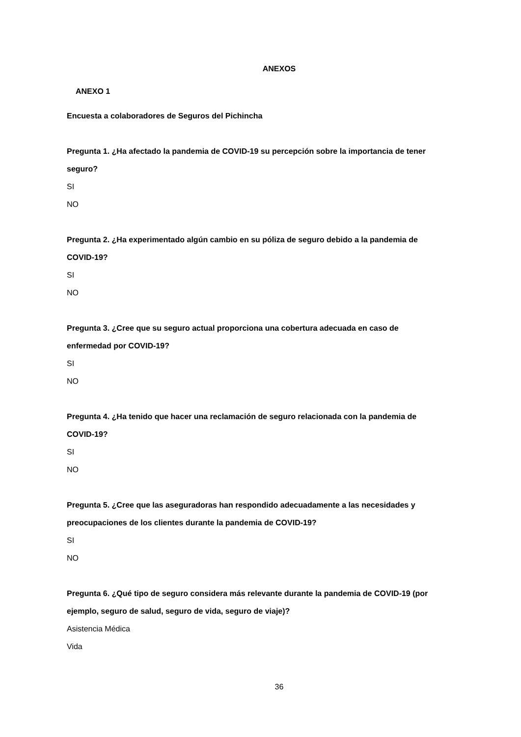ANEXOS
ANEXO 1
Encuesta a colaboradores de Seguros del Pichincha
Pregunta 1. ¿Ha afectado la pandemia de COVID-19 su percepción sobre la importancia de tener seguro?
SI
NO
Pregunta 2. ¿Ha experimentado algún cambio en su póliza de seguro debido a la pandemia de COVID-19?
SI
NO
Pregunta 3. ¿Cree que su seguro actual proporciona una cobertura adecuada en caso de enfermedad por COVID-19?
SI
NO
Pregunta 4. ¿Ha tenido que hacer una reclamación de seguro relacionada con la pandemia de COVID-19?
SI
NO
Pregunta 5. ¿Cree que las aseguradoras han respondido adecuadamente a las necesidades y preocupaciones de los clientes durante la pandemia de COVID-19?
SI
NO
Pregunta 6. ¿Qué tipo de seguro considera más relevante durante la pandemia de COVID-19 (por ejemplo, seguro de salud, seguro de vida, seguro de viaje)?
Asistencia Médica
Vida
36